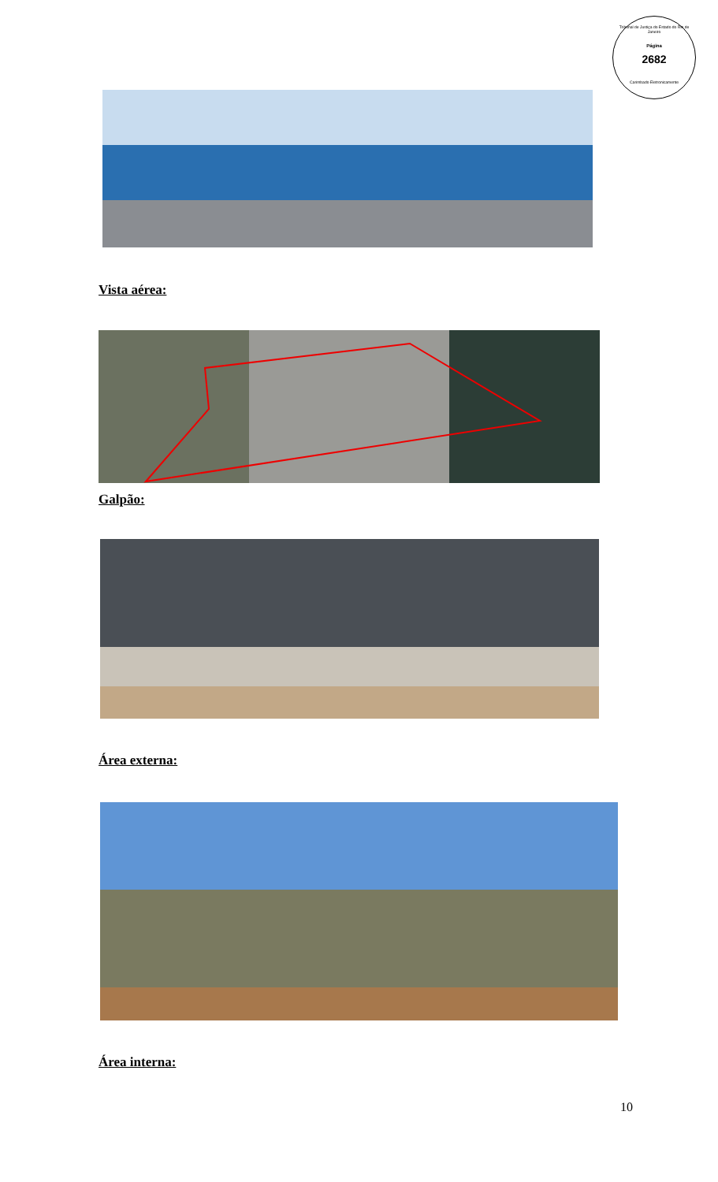Tribunal de Justiça do Estado do Rio de Janeiro
Página
2682
Carimbado Eletronicamente
Vista aérea:
Galpão:
Área externa:
Área interna:
10